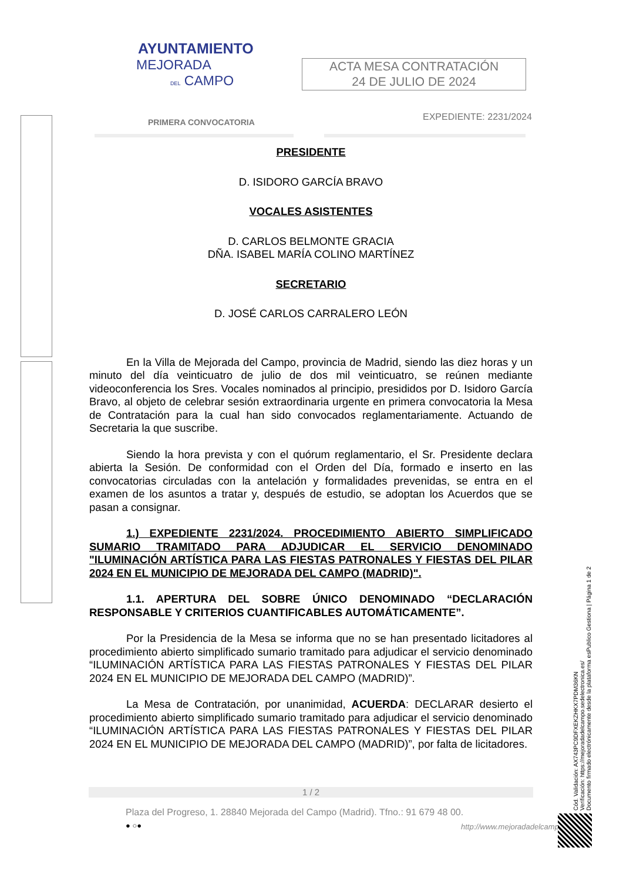AYUNTAMIENTO
MEJORADA
DEL CAMPO
ACTA MESA CONTRATACIÓN
24 DE JULIO DE 2024
PRIMERA CONVOCATORIA EXPEDIENTE: 2231/2024
PRESIDENTE
D. ISIDORO GARCÍA BRAVO
VOCALES ASISTENTES
D. CARLOS BELMONTE GRACIA
DÑA. ISABEL MARÍA COLINO MARTÍNEZ
SECRETARIO
D. JOSÉ CARLOS CARRALERO LEÓN
En la Villa de Mejorada del Campo, provincia de Madrid, siendo las diez horas y un minuto del día veinticuatro de julio de dos mil veinticuatro, se reúnen mediante videoconferencia los Sres. Vocales nominados al principio, presididos por D. Isidoro García Bravo, al objeto de celebrar sesión extraordinaria urgente en primera convocatoria la Mesa de Contratación para la cual han sido convocados reglamentariamente. Actuando de Secretaria la que suscribe.
Siendo la hora prevista y con el quórum reglamentario, el Sr. Presidente declara abierta la Sesión. De conformidad con el Orden del Día, formado e inserto en las convocatorias circuladas con la antelación y formalidades prevenidas, se entra en el examen de los asuntos a tratar y, después de estudio, se adoptan los Acuerdos que se pasan a consignar.
1.) EXPEDIENTE 2231/2024. PROCEDIMIENTO ABIERTO SIMPLIFICADO SUMARIO TRAMITADO PARA ADJUDICAR EL SERVICIO DENOMINADO "ILUMINACIÓN ARTÍSTICA PARA LAS FIESTAS PATRONALES Y FIESTAS DEL PILAR 2024 EN EL MUNICIPIO DE MEJORADA DEL CAMPO (MADRID)".
1.1. APERTURA DEL SOBRE ÚNICO DENOMINADO “DECLARACIÓN RESPONSABLE Y CRITERIOS CUANTIFICABLES AUTOMÁTICAMENTE”.
Por la Presidencia de la Mesa se informa que no se han presentado licitadores al procedimiento abierto simplificado sumario tramitado para adjudicar el servicio denominado “ILUMINACIÓN ARTÍSTICA PARA LAS FIESTAS PATRONALES Y FIESTAS DEL PILAR 2024 EN EL MUNICIPIO DE MEJORADA DEL CAMPO (MADRID)”.
La Mesa de Contratación, por unanimidad, ACUERDA: DECLARAR desierto el procedimiento abierto simplificado sumario tramitado para adjudicar el servicio denominado “ILUMINACIÓN ARTÍSTICA PARA LAS FIESTAS PATRONALES Y FIESTAS DEL PILAR 2024 EN EL MUNICIPIO DE MEJORADA DEL CAMPO (MADRID)”, por falta de licitadores.
1 / 2
Plaza del Progreso, 1. 28840 Mejorada del Campo (Madrid). Tfno.: 91 679 48 00.
● ○● http://www.mejoradadelcampo.
Cód. Validación: AX743PC9DFXEKZHKX7PDM36KN
Verificación: https://mejoradadelcampo.sedelectronica.es/
Documento firmado electrónicamente desde la plataforma esPublico Gestiona | Página 1 de 2